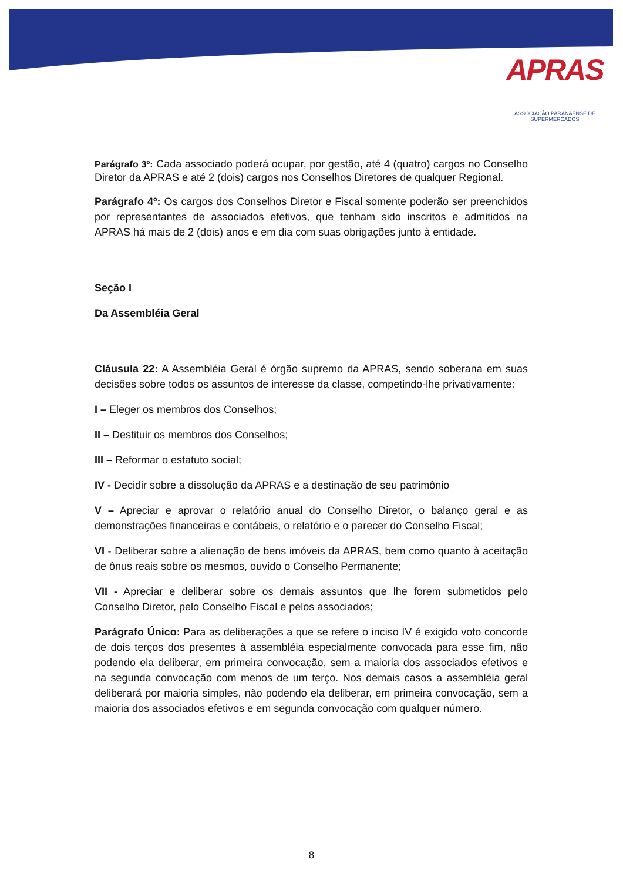APRAS
ASSOCIAÇÃO PARANAENSE DE SUPERMERCADOS
Parágrafo 3º: Cada associado poderá ocupar, por gestão, até 4 (quatro) cargos no Conselho Diretor da APRAS e até 2 (dois) cargos nos Conselhos Diretores de qualquer Regional.
Parágrafo 4º: Os cargos dos Conselhos Diretor e Fiscal somente poderão ser preenchidos por representantes de associados efetivos, que tenham sido inscritos e admitidos na APRAS há mais de 2 (dois) anos e em dia com suas obrigações junto à entidade.
Seção I
Da Assembléia Geral
Cláusula 22: A Assembléia Geral é órgão supremo da APRAS, sendo soberana em suas decisões sobre todos os assuntos de interesse da classe, competindo-lhe privativamente:
I – Eleger os membros dos Conselhos;
II – Destituir os membros dos Conselhos;
III – Reformar o estatuto social;
IV - Decidir sobre a dissolução da APRAS e a destinação de seu patrimônio
V – Apreciar e aprovar o relatório anual do Conselho Diretor, o balanço geral e as demonstrações financeiras e contábeis, o relatório e o parecer do Conselho Fiscal;
VI - Deliberar sobre a alienação de bens imóveis da APRAS, bem como quanto à aceitação de ônus reais sobre os mesmos, ouvido o Conselho Permanente;
VII - Apreciar e deliberar sobre os demais assuntos que lhe forem submetidos pelo Conselho Diretor, pelo Conselho Fiscal e pelos associados;
Parágrafo Único: Para as deliberações a que se refere o inciso IV é exigido voto concorde de dois terços dos presentes à assembléia especialmente convocada para esse fim, não podendo ela deliberar, em primeira convocação, sem a maioria dos associados efetivos e na segunda convocação com menos de um terço. Nos demais casos a assembléia geral deliberará por maioria simples, não podendo ela deliberar, em primeira convocação, sem a maioria dos associados efetivos e em segunda convocação com qualquer número.
8